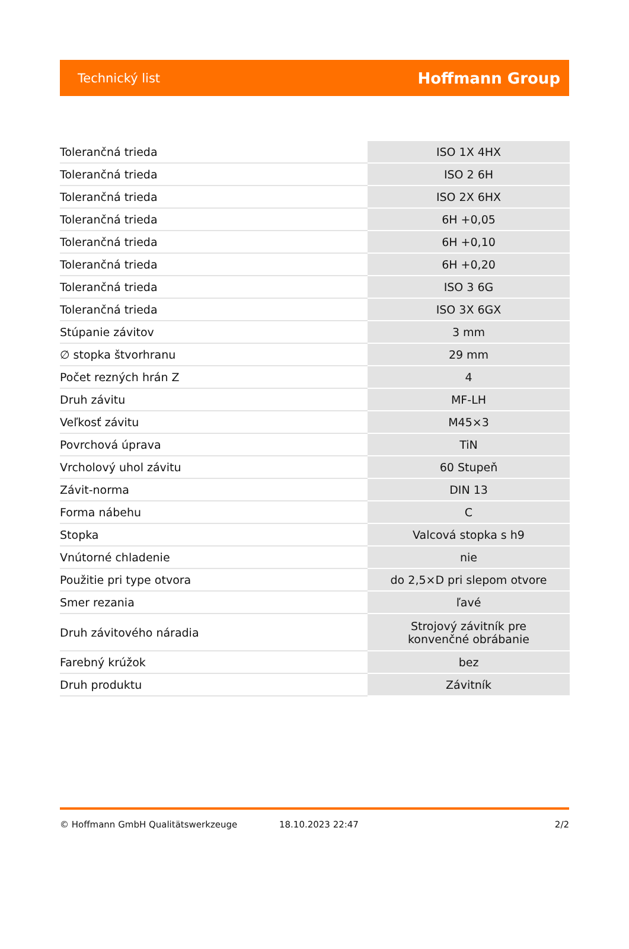Technický list Hoffmann Group
| Tolerančná trieda | ISO 1X 4HX |
| Tolerančná trieda | ISO 2 6H |
| Tolerančná trieda | ISO 2X 6HX |
| Tolerančná trieda | 6H +0,05 |
| Tolerančná trieda | 6H +0,10 |
| Tolerančná trieda | 6H +0,20 |
| Tolerančná trieda | ISO 3 6G |
| Tolerančná trieda | ISO 3X 6GX |
| Stúpanie závitov | 3 mm |
| ∅ stopka štvorhranu | 29 mm |
| Počet rezných hrán Z | 4 |
| Druh závitu | MF-LH |
| Veľkosť závitu | M45×3 |
| Povrchová úprava | TiN |
| Vrcholový uhol závitu | 60 Stupeň |
| Závit-norma | DIN 13 |
| Forma nábehu | C |
| Stopka | Valcová stopka s h9 |
| Vnútorné chladenie | nie |
| Použitie pri type otvora | do 2,5×D pri slepom otvore |
| Smer rezania | ľavé |
| Druh závitového náradia | Strojový závitník pre konvenčné obrábanie |
| Farebný krúžok | bez |
| Druh produktu | Závitník |
© Hoffmann GmbH Qualitätswerkzeuge 18.10.2023 22:47 2/2